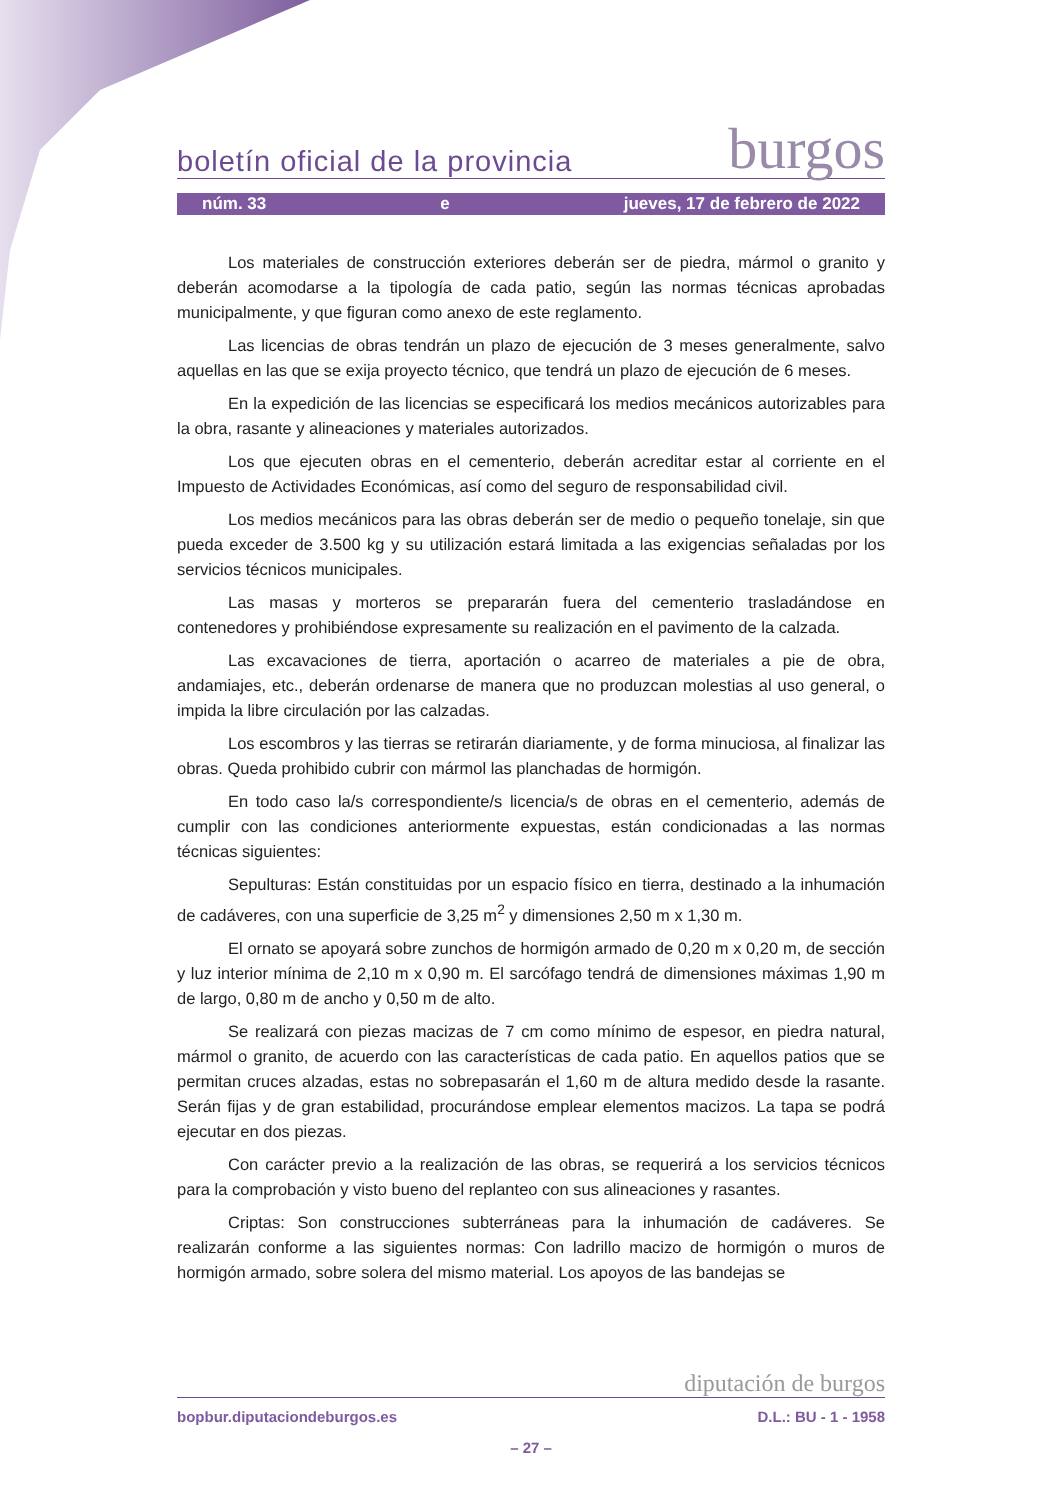boletín oficial de la provincia burgos
núm. 33 e jueves, 17 de febrero de 2022
Los materiales de construcción exteriores deberán ser de piedra, mármol o granito y deberán acomodarse a la tipología de cada patio, según las normas técnicas aprobadas municipalmente, y que figuran como anexo de este reglamento.
Las licencias de obras tendrán un plazo de ejecución de 3 meses generalmente, salvo aquellas en las que se exija proyecto técnico, que tendrá un plazo de ejecución de 6 meses.
En la expedición de las licencias se especificará los medios mecánicos autorizables para la obra, rasante y alineaciones y materiales autorizados.
Los que ejecuten obras en el cementerio, deberán acreditar estar al corriente en el Impuesto de Actividades Económicas, así como del seguro de responsabilidad civil.
Los medios mecánicos para las obras deberán ser de medio o pequeño tonelaje, sin que pueda exceder de 3.500 kg y su utilización estará limitada a las exigencias señaladas por los servicios técnicos municipales.
Las masas y morteros se prepararán fuera del cementerio trasladándose en contenedores y prohibiéndose expresamente su realización en el pavimento de la calzada.
Las excavaciones de tierra, aportación o acarreo de materiales a pie de obra, andamiajes, etc., deberán ordenarse de manera que no produzcan molestias al uso general, o impida la libre circulación por las calzadas.
Los escombros y las tierras se retirarán diariamente, y de forma minuciosa, al finalizar las obras. Queda prohibido cubrir con mármol las planchadas de hormigón.
En todo caso la/s correspondiente/s licencia/s de obras en el cementerio, además de cumplir con las condiciones anteriormente expuestas, están condicionadas a las normas técnicas siguientes:
Sepulturas: Están constituidas por un espacio físico en tierra, destinado a la inhumación de cadáveres, con una superficie de 3,25 m<sup>2</sup> y dimensiones 2,50 m x 1,30 m.
El ornato se apoyará sobre zunchos de hormigón armado de 0,20 m x 0,20 m, de sección y luz interior mínima de 2,10 m x 0,90 m. El sarcófago tendrá de dimensiones máximas 1,90 m de largo, 0,80 m de ancho y 0,50 m de alto.
Se realizará con piezas macizas de 7 cm como mínimo de espesor, en piedra natural, mármol o granito, de acuerdo con las características de cada patio. En aquellos patios que se permitan cruces alzadas, estas no sobrepasarán el 1,60 m de altura medido desde la rasante. Serán fijas y de gran estabilidad, procurándose emplear elementos macizos. La tapa se podrá ejecutar en dos piezas.
Con carácter previo a la realización de las obras, se requerirá a los servicios técnicos para la comprobación y visto bueno del replanteo con sus alineaciones y rasantes.
Criptas: Son construcciones subterráneas para la inhumación de cadáveres. Se realizarán conforme a las siguientes normas: Con ladrillo macizo de hormigón o muros de hormigón armado, sobre solera del mismo material. Los apoyos de las bandejas se
diputación de burgos
bopbur.diputaciondeburgos.es D.L.: BU - 1 - 1958
– 27 –